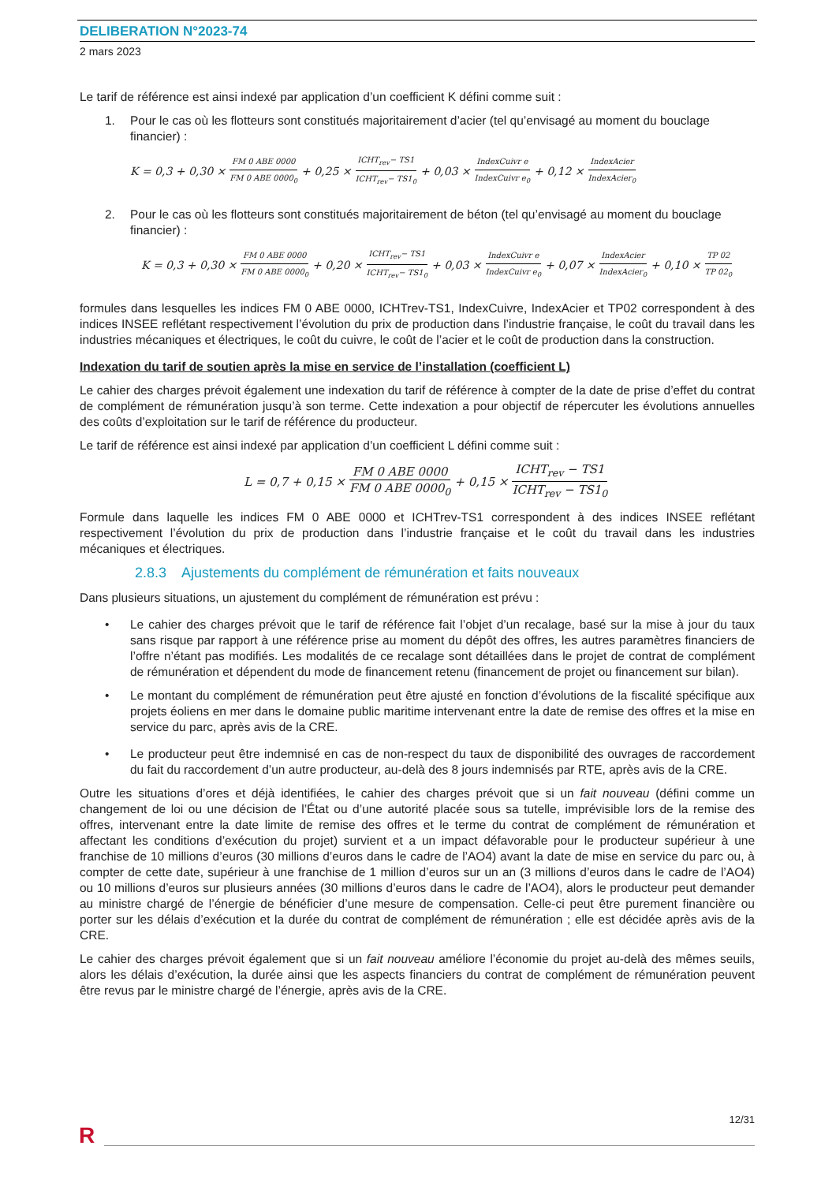DELIBERATION N°2023-74
2 mars 2023
Le tarif de référence est ainsi indexé par application d’un coefficient K défini comme suit :
1. Pour le cas où les flotteurs sont constitués majoritairement d’acier (tel qu’envisagé au moment du bouclage financier) :
K = 0,3 + 0,30 × FM 0 ABE 0000 FM 0 ABE 0000<sub>0</sub> + 0,25 × ICHT<sub>rev</sub>− TS1 ICHT<sub>rev</sub>− TS1<sub>0</sub> + 0,03 × IndexCuivr e IndexCuivr e<sub>0</sub> + 0,12 × IndexAcier IndexAcier<sub>0</sub>
2. Pour le cas où les flotteurs sont constitués majoritairement de béton (tel qu’envisagé au moment du bouclage financier) :
K = 0,3 + 0,30 × FM 0 ABE 0000 FM 0 ABE 0000<sub>0</sub> + 0,20 × ICHT<sub>rev</sub>− TS1 ICHT<sub>rev</sub>− TS1<sub>0</sub> + 0,03 × IndexCuivr e IndexCuivr e<sub>0</sub> + 0,07 × IndexAcier IndexAcier<sub>0</sub> + 0,10 × TP 02 TP 02<sub>0</sub>
formules dans lesquelles les indices FM 0 ABE 0000, ICHTrev-TS1, IndexCuivre, IndexAcier et TP02 correspondent à des indices INSEE reflétant respectivement l’évolution du prix de production dans l’industrie française, le coût du travail dans les industries mécaniques et électriques, le coût du cuivre, le coût de l’acier et le coût de production dans la construction.
Indexation du tarif de soutien après la mise en service de l’installation (coefficient L)
Le cahier des charges prévoit également une indexation du tarif de référence à compter de la date de prise d’effet du contrat de complément de rémunération jusqu’à son terme. Cette indexation a pour objectif de répercuter les évolutions annuelles des coûts d’exploitation sur le tarif de référence du producteur.
Le tarif de référence est ainsi indexé par application d’un coefficient L défini comme suit :
L = 0,7 + 0,15 × FM 0 ABE 0000 FM 0 ABE 0000<sub>0</sub> + 0,15 × ICHT<sub>rev</sub> − TS1 ICHT<sub>rev</sub> − TS1<sub>0</sub>
Formule dans laquelle les indices FM 0 ABE 0000 et ICHTrev-TS1 correspondent à des indices INSEE reflétant respectivement l’évolution du prix de production dans l’industrie française et le coût du travail dans les industries mécaniques et électriques.
2.8.3 Ajustements du complément de rémunération et faits nouveaux
Dans plusieurs situations, un ajustement du complément de rémunération est prévu :
• Le cahier des charges prévoit que le tarif de référence fait l’objet d’un recalage, basé sur la mise à jour du taux sans risque par rapport à une référence prise au moment du dépôt des offres, les autres paramètres financiers de l’offre n’étant pas modifiés. Les modalités de ce recalage sont détaillées dans le projet de contrat de complément de rémunération et dépendent du mode de financement retenu (financement de projet ou financement sur bilan).
• Le montant du complément de rémunération peut être ajusté en fonction d’évolutions de la fiscalité spécifique aux projets éoliens en mer dans le domaine public maritime intervenant entre la date de remise des offres et la mise en service du parc, après avis de la CRE.
• Le producteur peut être indemnisé en cas de non-respect du taux de disponibilité des ouvrages de raccordement du fait du raccordement d’un autre producteur, au-delà des 8 jours indemnisés par RTE, après avis de la CRE.
Outre les situations d’ores et déjà identifiées, le cahier des charges prévoit que si un fait nouveau (défini comme un changement de loi ou une décision de l’État ou d’une autorité placée sous sa tutelle, imprévisible lors de la remise des offres, intervenant entre la date limite de remise des offres et le terme du contrat de complément de rémunération et affectant les conditions d’exécution du projet) survient et a un impact défavorable pour le producteur supérieur à une franchise de 10 millions d’euros (30 millions d’euros dans le cadre de l’AO4) avant la date de mise en service du parc ou, à compter de cette date, supérieur à une franchise de 1 million d’euros sur un an (3 millions d’euros dans le cadre de l’AO4) ou 10 millions d’euros sur plusieurs années (30 millions d’euros dans le cadre de l’AO4), alors le producteur peut demander au ministre chargé de l’énergie de bénéficier d’une mesure de compensation. Celle-ci peut être purement financière ou porter sur les délais d’exécution et la durée du contrat de complément de rémunération ; elle est décidée après avis de la CRE.
Le cahier des charges prévoit également que si un fait nouveau améliore l’économie du projet au-delà des mêmes seuils, alors les délais d’exécution, la durée ainsi que les aspects financiers du contrat de complément de rémunération peuvent être revus par le ministre chargé de l’énergie, après avis de la CRE.
12/31
R